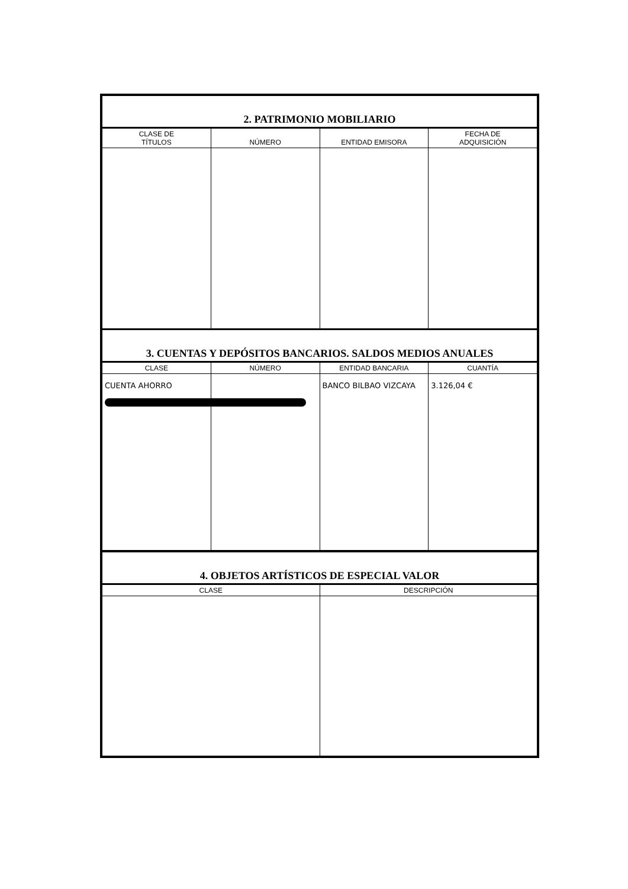| 2. PATRIMONIO MOBILIARIO | | | |
| --- | --- | --- | --- |
| CLASE DE TÍTULOS | NÚMERO | ENTIDAD EMISORA | FECHA DE ADQUISICIÓN |
| 3. CUENTAS Y DEPÓSITOS BANCARIOS. SALDOS MEDIOS ANUALES | | | |
| CLASE | NÚMERO | ENTIDAD BANCARIA | CUANTÍA |
| CUENTA AHORRO | | BANCO BILBAO VIZCAYA | 3.126,04 € |
| 4. OBJETOS ARTÍSTICOS DE ESPECIAL VALOR | |
| --- | --- |
| CLASE | DESCRIPCIÓN |